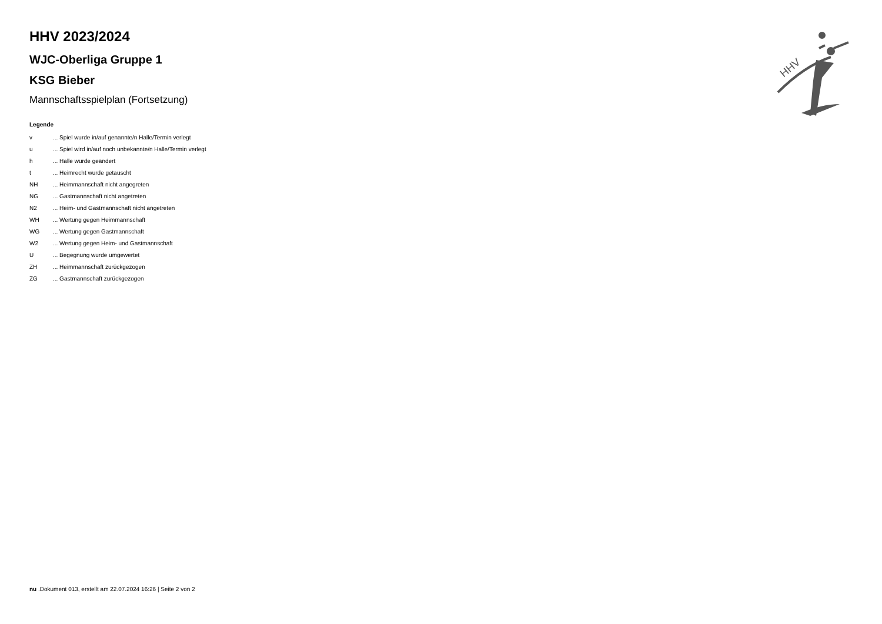HHV
HHV 2023/2024
WJC-Oberliga Gruppe 1
KSG Bieber
Mannschaftsspielplan (Fortsetzung)
Legende
| v | ... Spiel wurde in/auf genannte/n Halle/Termin verlegt |
| u | ... Spiel wird in/auf noch unbekannte/n Halle/Termin verlegt |
| h | ... Halle wurde geändert |
| t | ... Heimrecht wurde getauscht |
| NH | ... Heimmannschaft nicht angegreten |
| NG | ... Gastmannschaft nicht angetreten |
| N2 | ... Heim- und Gastmannschaft nicht angetreten |
| WH | ... Wertung gegen Heimmannschaft |
| WG | ... Wertung gegen Gastmannschaft |
| W2 | ... Wertung gegen Heim- und Gastmannschaft |
| U | ... Begegnung wurde umgewertet |
| ZH | ... Heimmannschaft zurückgezogen |
| ZG | ... Gastmannschaft zurückgezogen |
nu .Dokument 013, erstellt am 22.07.2024 16:26 | Seite 2 von 2